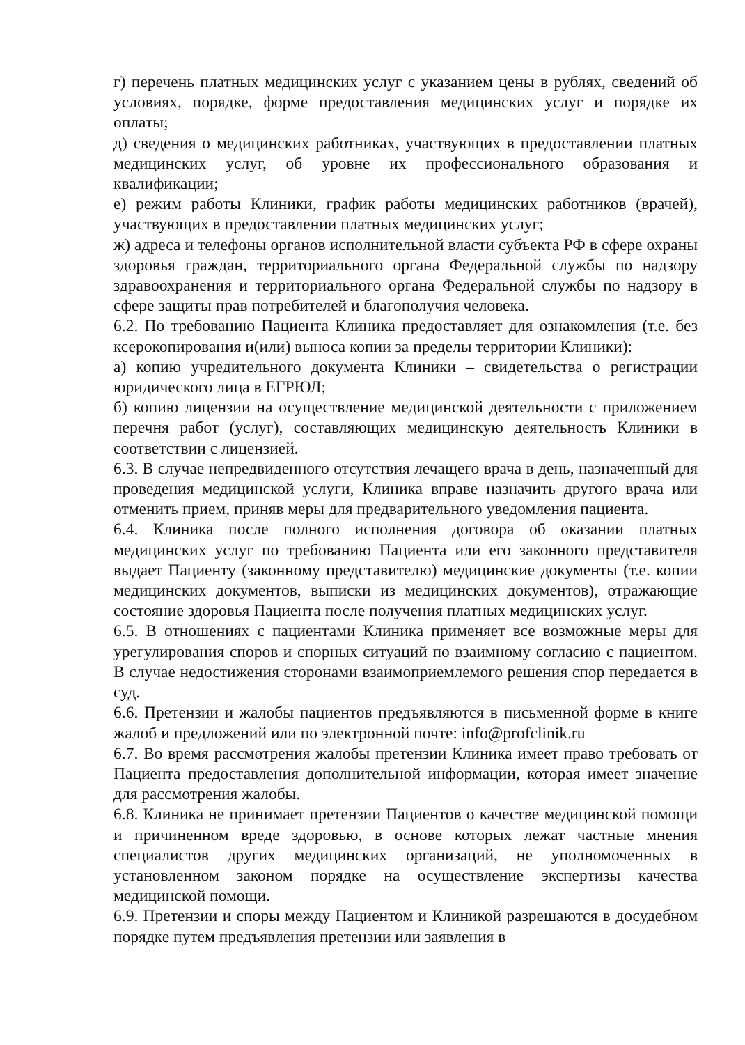г) перечень платных медицинских услуг с указанием цены в рублях, сведений об условиях, порядке, форме предоставления медицинских услуг и порядке их оплаты;
д) сведения о медицинских работниках, участвующих в предоставлении платных медицинских услуг, об уровне их профессионального образования и квалификации;
е) режим работы Клиники, график работы медицинских работников (врачей), участвующих в предоставлении платных медицинских услуг;
ж) адреса и телефоны органов исполнительной власти субъекта РФ в сфере охраны здоровья граждан, территориального органа Федеральной службы по надзору здравоохранения и территориального органа Федеральной службы по надзору в сфере защиты прав потребителей и благополучия человека.
6.2. По требованию Пациента Клиника предоставляет для ознакомления (т.е. без ксерокопирования и(или) выноса копии за пределы территории Клиники):
а) копию учредительного документа Клиники – свидетельства о регистрации юридического лица в ЕГРЮЛ;
б) копию лицензии на осуществление медицинской деятельности с приложением перечня работ (услуг), составляющих медицинскую деятельность Клиники в соответствии с лицензией.
6.3. В случае непредвиденного отсутствия лечащего врача в день, назначенный для проведения медицинской услуги, Клиника вправе назначить другого врача или отменить прием, приняв меры для предварительного уведомления пациента.
6.4. Клиника после полного исполнения договора об оказании платных медицинских услуг по требованию Пациента или его законного представителя выдает Пациенту (законному представителю) медицинские документы (т.е. копии медицинских документов, выписки из медицинских документов), отражающие состояние здоровья Пациента после получения платных медицинских услуг.
6.5. В отношениях с пациентами Клиника применяет все возможные меры для урегулирования споров и спорных ситуаций по взаимному согласию с пациентом. В случае недостижения сторонами взаимоприемлемого решения спор передается в суд.
6.6. Претензии и жалобы пациентов предъявляются в письменной форме в книге жалоб и предложений или по электронной почте: info@profclinik.ru
6.7. Во время рассмотрения жалобы претензии Клиника имеет право требовать от Пациента предоставления дополнительной информации, которая имеет значение для рассмотрения жалобы.
6.8. Клиника не принимает претензии Пациентов о качестве медицинской помощи и причиненном вреде здоровью, в основе которых лежат частные мнения специалистов других медицинских организаций, не уполномоченных в установленном законом порядке на осуществление экспертизы качества медицинской помощи.
6.9. Претензии и споры между Пациентом и Клиникой разрешаются в досудебном порядке путем предъявления претензии или заявления в